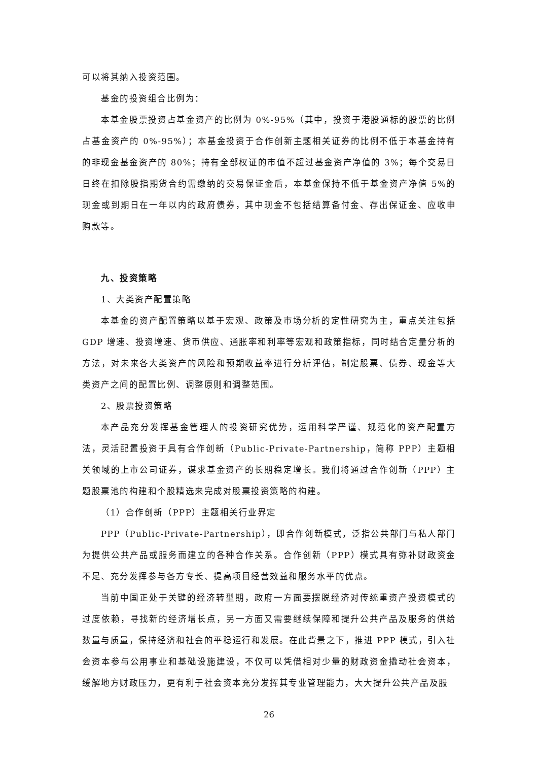可以将其纳入投资范围。
基金的投资组合比例为：
本基金股票投资占基金资产的比例为 0%-95%（其中，投资于港股通标的股票的比例占基金资产的 0%-95%）；本基金投资于合作创新主题相关证券的比例不低于本基金持有的非现金基金资产的 80%；持有全部权证的市值不超过基金资产净值的 3%；每个交易日日终在扣除股指期货合约需缴纳的交易保证金后，本基金保持不低于基金资产净值 5%的现金或到期日在一年以内的政府债券，其中现金不包括结算备付金、存出保证金、应收申购款等。
九、投资策略
1、大类资产配置策略
本基金的资产配置策略以基于宏观、政策及市场分析的定性研究为主，重点关注包括 GDP 增速、投资增速、货币供应、通胀率和利率等宏观和政策指标，同时结合定量分析的方法，对未来各大类资产的风险和预期收益率进行分析评估，制定股票、债券、现金等大类资产之间的配置比例、调整原则和调整范围。
2、股票投资策略
本产品充分发挥基金管理人的投资研究优势，运用科学严谨、规范化的资产配置方法，灵活配置投资于具有合作创新（Public-Private-Partnership，简称 PPP）主题相关领域的上市公司证券，谋求基金资产的长期稳定增长。我们将通过合作创新（PPP）主题股票池的构建和个股精选来完成对股票投资策略的构建。
（1）合作创新（PPP）主题相关行业界定
PPP（Public-Private-Partnership），即合作创新模式，泛指公共部门与私人部门为提供公共产品或服务而建立的各种合作关系。合作创新（PPP）模式具有弥补财政资金不足、充分发挥参与各方专长、提高项目经营效益和服务水平的优点。
当前中国正处于关键的经济转型期，政府一方面要摆脱经济对传统重资产投资模式的过度依赖，寻找新的经济增长点，另一方面又需要继续保障和提升公共产品及服务的供给数量与质量，保持经济和社会的平稳运行和发展。在此背景之下，推进 PPP 模式，引入社会资本参与公用事业和基础设施建设，不仅可以凭借相对少量的财政资金撬动社会资本，缓解地方财政压力，更有利于社会资本充分发挥其专业管理能力，大大提升公共产品及服
26